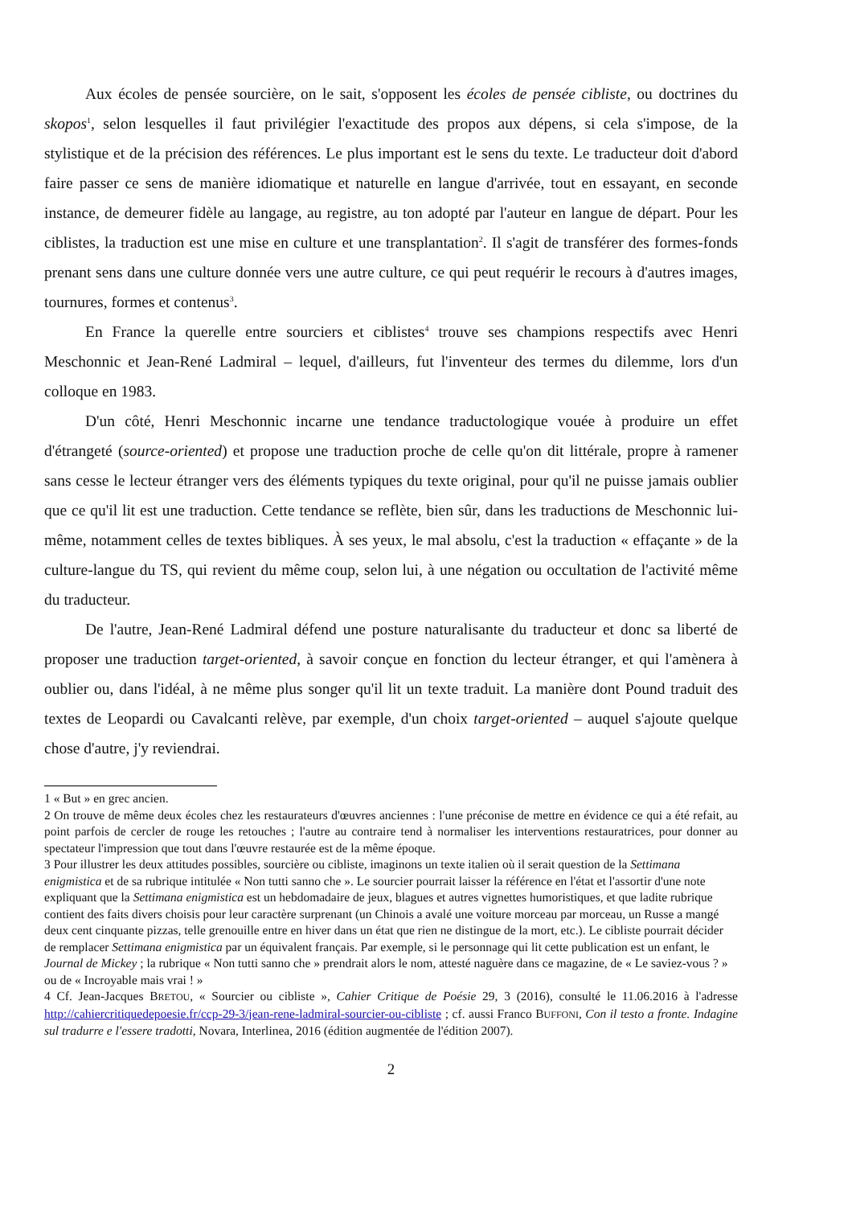Aux écoles de pensée sourcière, on le sait, s'opposent les écoles de pensée cibliste, ou doctrines du skopos<sup>1</sup>, selon lesquelles il faut privilégier l'exactitude des propos aux dépens, si cela s'impose, de la stylistique et de la précision des références. Le plus important est le sens du texte. Le traducteur doit d'abord faire passer ce sens de manière idiomatique et naturelle en langue d'arrivée, tout en essayant, en seconde instance, de demeurer fidèle au langage, au registre, au ton adopté par l'auteur en langue de départ. Pour les ciblistes, la traduction est une mise en culture et une transplantation<sup>2</sup>. Il s'agit de transférer des formes-fonds prenant sens dans une culture donnée vers une autre culture, ce qui peut requérir le recours à d'autres images, tournures, formes et contenus<sup>3</sup>.
En France la querelle entre sourciers et ciblistes<sup>4</sup> trouve ses champions respectifs avec Henri Meschonnic et Jean-René Ladmiral – lequel, d'ailleurs, fut l'inventeur des termes du dilemme, lors d'un colloque en 1983.
D'un côté, Henri Meschonnic incarne une tendance traductologique vouée à produire un effet d'étrangeté (source-oriented) et propose une traduction proche de celle qu'on dit littérale, propre à ramener sans cesse le lecteur étranger vers des éléments typiques du texte original, pour qu'il ne puisse jamais oublier que ce qu'il lit est une traduction. Cette tendance se reflète, bien sûr, dans les traductions de Meschonnic lui-même, notamment celles de textes bibliques. À ses yeux, le mal absolu, c'est la traduction « effaçante » de la culture-langue du TS, qui revient du même coup, selon lui, à une négation ou occultation de l'activité même du traducteur.
De l'autre, Jean-René Ladmiral défend une posture naturalisante du traducteur et donc sa liberté de proposer une traduction target-oriented, à savoir conçue en fonction du lecteur étranger, et qui l'amènera à oublier ou, dans l'idéal, à ne même plus songer qu'il lit un texte traduit. La manière dont Pound traduit des textes de Leopardi ou Cavalcanti relève, par exemple, d'un choix target-oriented – auquel s'ajoute quelque chose d'autre, j'y reviendrai.
1 « But » en grec ancien.
2 On trouve de même deux écoles chez les restaurateurs d'œuvres anciennes : l'une préconise de mettre en évidence ce qui a été refait, au point parfois de cercler de rouge les retouches ; l'autre au contraire tend à normaliser les interventions restauratrices, pour donner au spectateur l'impression que tout dans l'œuvre restaurée est de la même époque.
3 Pour illustrer les deux attitudes possibles, sourcière ou cibliste, imaginons un texte italien où il serait question de la Settimana enigmistica et de sa rubrique intitulée « Non tutti sanno che ». Le sourcier pourrait laisser la référence en l'état et l'assortir d'une note expliquant que la Settimana enigmistica est un hebdomadaire de jeux, blagues et autres vignettes humoristiques, et que ladite rubrique contient des faits divers choisis pour leur caractère surprenant (un Chinois a avalé une voiture morceau par morceau, un Russe a mangé deux cent cinquante pizzas, telle grenouille entre en hiver dans un état que rien ne distingue de la mort, etc.). Le cibliste pourrait décider de remplacer Settimana enigmistica par un équivalent français. Par exemple, si le personnage qui lit cette publication est un enfant, le Journal de Mickey ; la rubrique « Non tutti sanno che » prendrait alors le nom, attesté naguère dans ce magazine, de « Le saviez-vous ? » ou de « Incroyable mais vrai ! »
4 Cf. Jean-Jacques BRETOU, « Sourcier ou cibliste », Cahier Critique de Poésie 29, 3 (2016), consulté le 11.06.2016 à l'adresse http://cahiercritiquedepoesie.fr/ccp-29-3/jean-rene-ladmiral-sourcier-ou-cibliste ; cf. aussi Franco BUFFONI, Con il testo a fronte. Indagine sul tradurre e l'essere tradotti, Novara, Interlinea, 2016 (édition augmentée de l'édition 2007).
2